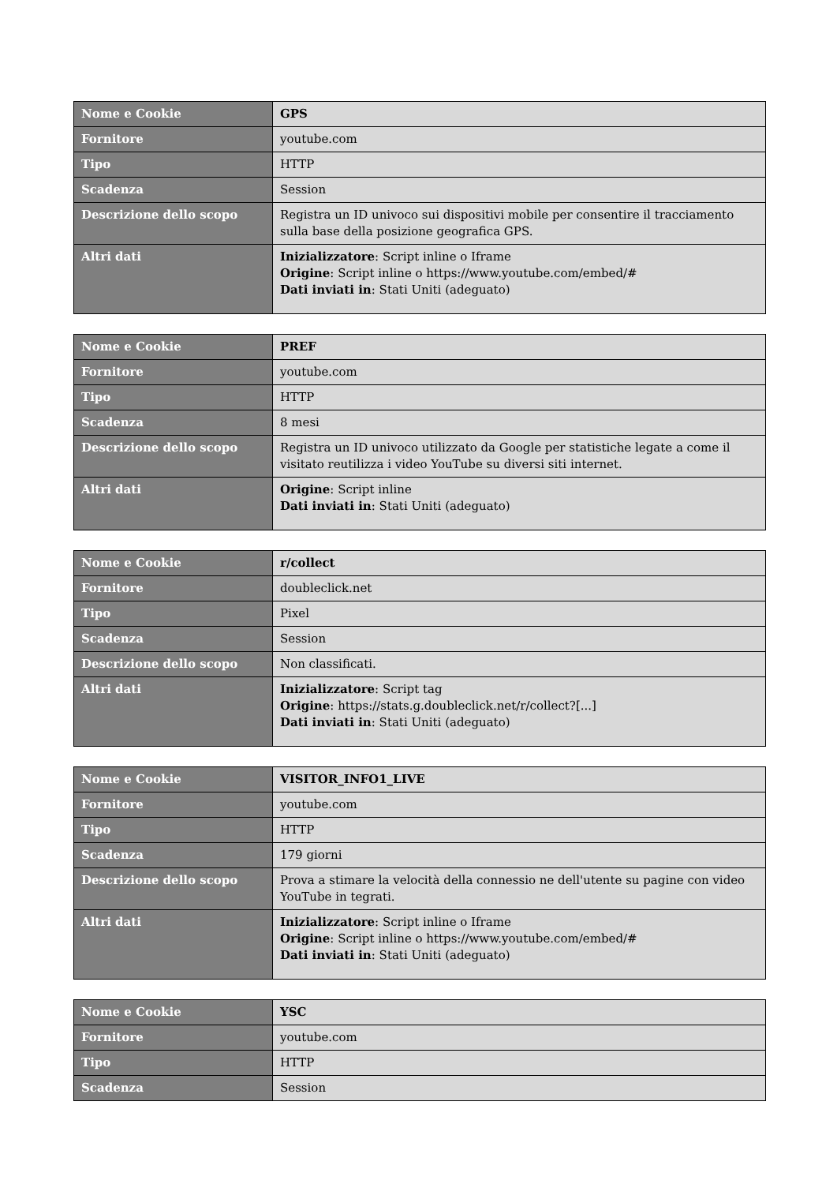| Nome e Cookie | GPS |
| Fornitore | youtube.com |
| Tipo | HTTP |
| Scadenza | Session |
| Descrizione dello scopo | Registra un ID univoco sui dispositivi mobile per consentire il tracciamento sulla base della posizione geografica GPS. |
| Altri dati | Inizializzatore : Script inline o Iframe Origine : Script inline o https://www.youtube.com/embed/# Dati inviati in : Stati Uniti (adeguato) |
| Nome e Cookie | PREF |
| Fornitore | youtube.com |
| Tipo | HTTP |
| Scadenza | 8 mesi |
| Descrizione dello scopo | Registra un ID univoco utilizzato da Google per statistiche legate a come il visitato reutilizza i video YouTube su diversi siti internet. |
| Altri dati | Origine : Script inline Dati inviati in : Stati Uniti (adeguato) |
| Nome e Cookie | r/collect |
| Fornitore | doubleclick.net |
| Tipo | Pixel |
| Scadenza | Session |
| Descrizione dello scopo | Non classificati. |
| Altri dati | Inizializzatore : Script tag Origine : https://stats.g.doubleclick.net/r/collect?[...] Dati inviati in : Stati Uniti (adeguato) |
| Nome e Cookie | VISITOR_INFO1_LIVE |
| Fornitore | youtube.com |
| Tipo | HTTP |
| Scadenza | 179 giorni |
| Descrizione dello scopo | Prova a stimare la velocità della connessio ne dell'utente su pagine con video YouTube in tegrati. |
| Altri dati | Inizializzatore : Script inline o Iframe Origine : Script inline o https://www.youtube.com/embed/# Dati inviati in : Stati Uniti (adeguato) |
| Nome e Cookie | YSC |
| Fornitore | youtube.com |
| Tipo | HTTP |
| Scadenza | Session |